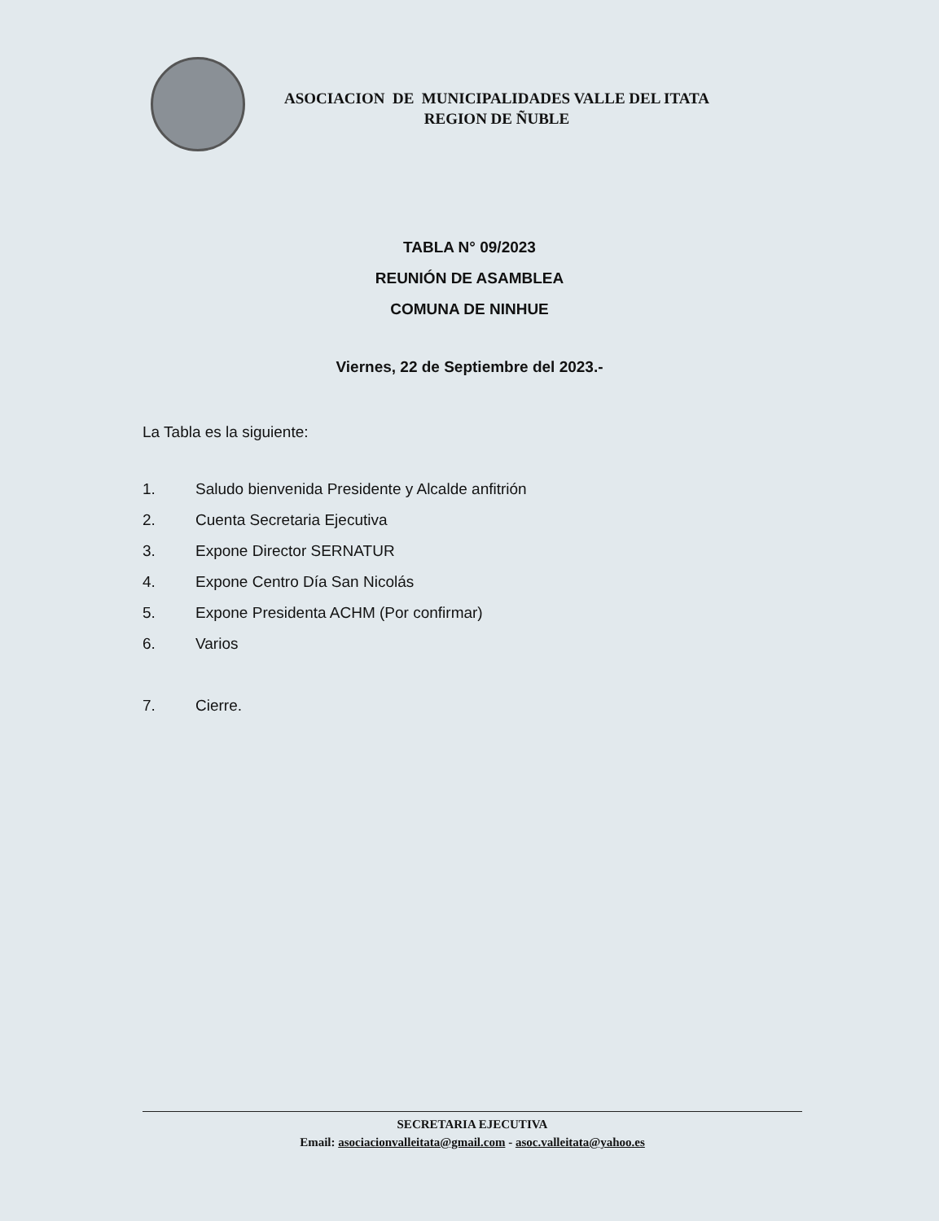ASOCIACION DE MUNICIPALIDADES VALLE DEL ITATA
REGION DE ÑUBLE
TABLA N° 09/2023
REUNIÓN DE ASAMBLEA
COMUNA DE NINHUE
Viernes, 22 de Septiembre del 2023.-
La Tabla es la siguiente:
1. Saludo bienvenida Presidente y Alcalde anfitrión
2. Cuenta Secretaria Ejecutiva
3. Expone Director SERNATUR
4. Expone Centro Día San Nicolás
5. Expone Presidenta ACHM (Por confirmar)
6. Varios
7. Cierre.
SECRETARIA EJECUTIVA
Email: asociacionvalleitata@gmail.com - asoc.valleitata@yahoo.es